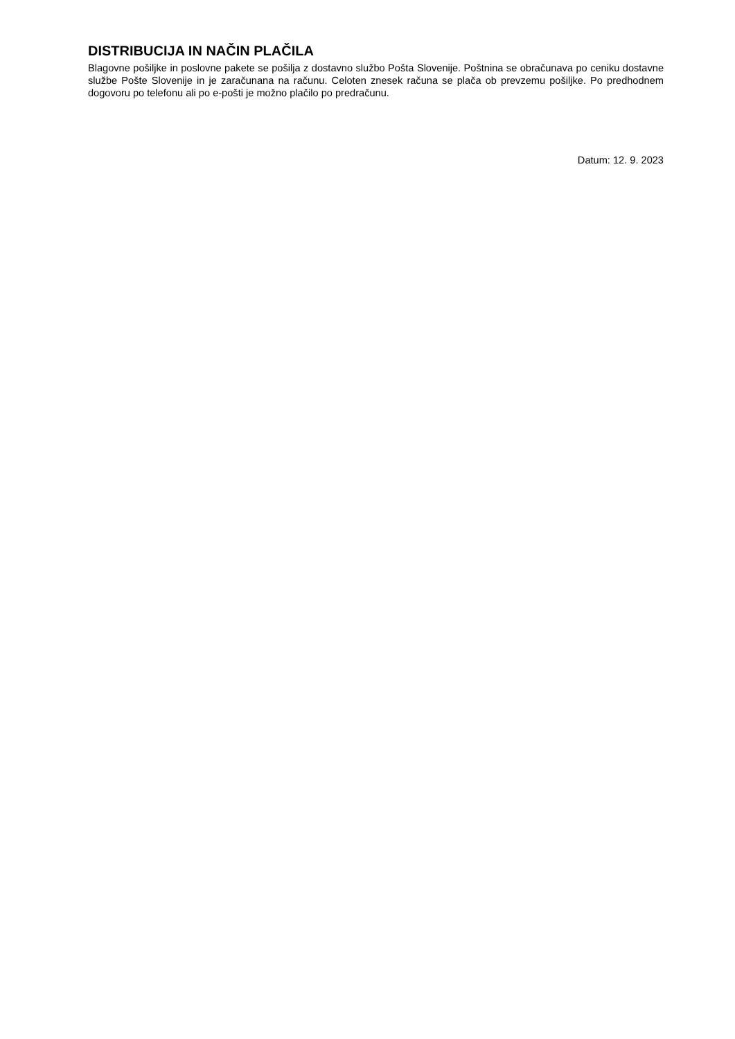DISTRIBUCIJA IN NAČIN PLAČILA
Blagovne pošiljke in poslovne pakete se pošilja z dostavno službo Pošta Slovenije. Poštnina se obračunava po ceniku dostavne službe Pošte Slovenije in je zaračunana na računu. Celoten znesek računa se plača ob prevzemu pošiljke. Po predhodnem dogovoru po telefonu ali po e-pošti je možno plačilo po predračunu.
Datum: 12. 9. 2023